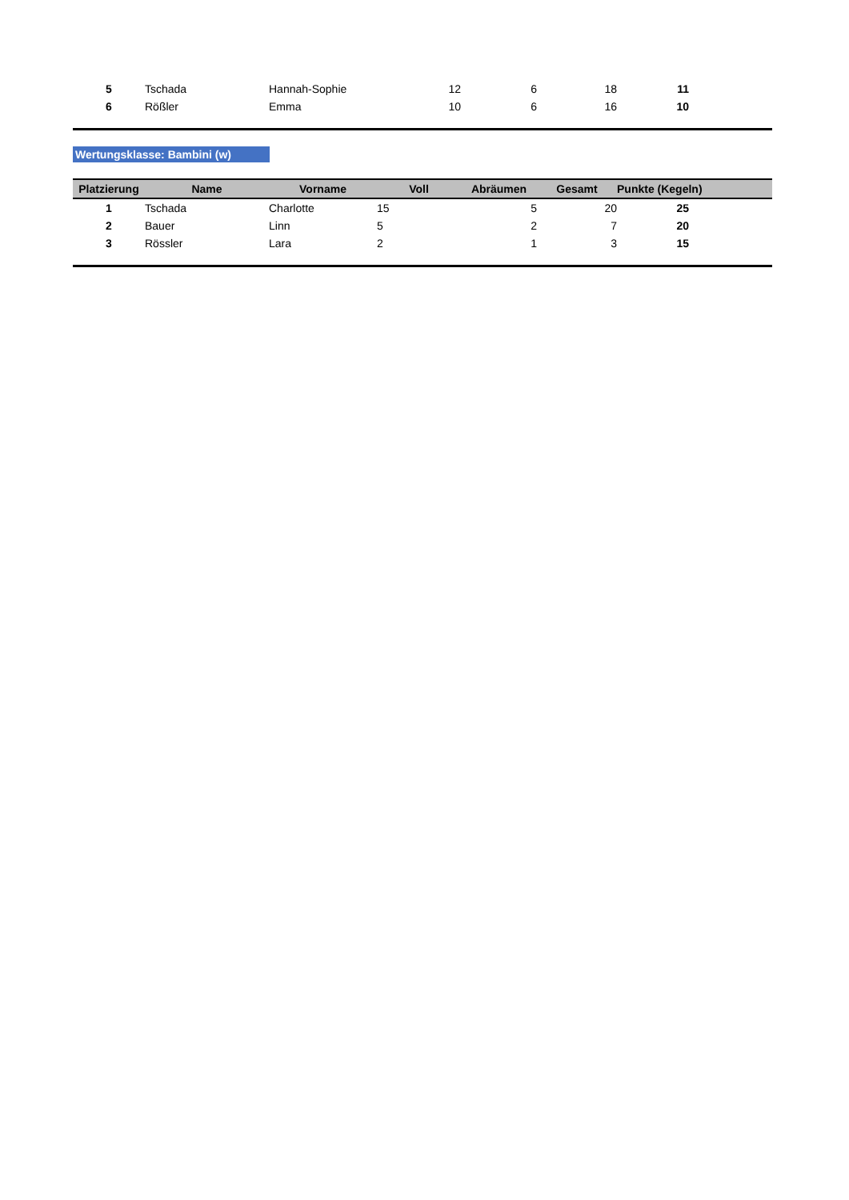| 5 | Tschada | Hannah-Sophie | 12 | 6 | 18 | 11 | |
| 6 | Rößler | Emma | 10 | 6 | 16 | 10 | |
Wertungsklasse: Bambini (w)
| Platzierung | Name | Vorname | Voll | Abräumen | Gesamt | Punkte (Kegeln) | |
| --- | --- | --- | --- | --- | --- | --- | --- |
| 1 | Tschada | Charlotte | 15 | 5 | 20 | 25 | |
| 2 | Bauer | Linn | 5 | 2 | 7 | 20 | |
| 3 | Rössler | Lara | 2 | 1 | 3 | 15 | |